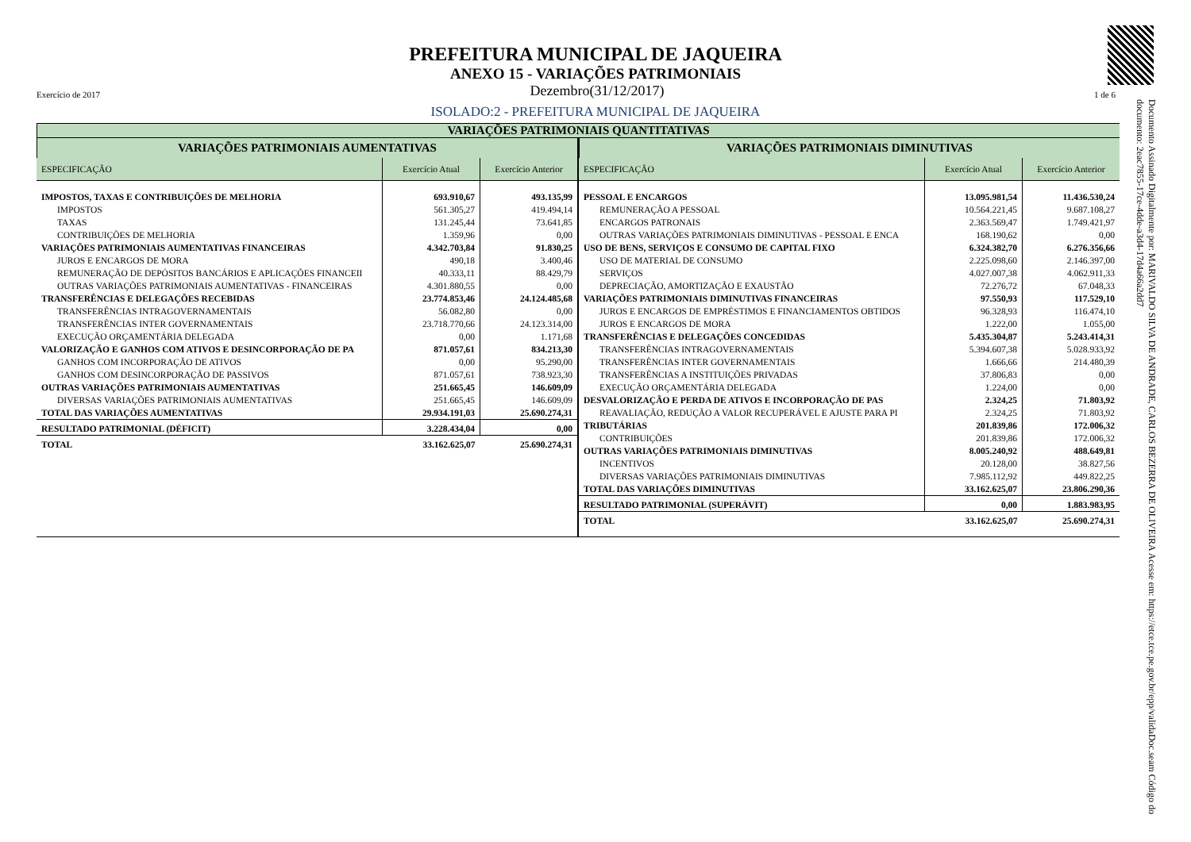Documento Assinado Digitalmente por: MARIVALDO SILVA DE ANDRADE, CARLOS BEZERRA DE OLIVEIRA Acesse em: https://etce.tce.pe.gov.br/epp/validaDoc.seam Código do documento: 2eac7855-17ce-4dde-a3d4-17d4a66a2dd7
PREFEITURA MUNICIPAL DE JAQUEIRA
ANEXO 15 - VARIAÇÕES PATRIMONIAIS
Exercício de 2017 Dezembro(31/12/2017) 1 de 6
ISOLADO:2 - PREFEITURA MUNICIPAL DE JAQUEIRA
VARIAÇÕES PATRIMONIAIS QUANTITATIVAS
VARIAÇÕES PATRIMONIAIS AUMENTATIVAS
| ESPECIFICAÇÃO | Exercício Atual | Exercício Anterior |
| --- | --- | --- |
| IMPOSTOS, TAXAS E CONTRIBUIÇÕES DE MELHORIA | 693.910,67 | 493.135,99 |
| IMPOSTOS | 561.305,27 | 419.494,14 |
| TAXAS | 131.245,44 | 73.641,85 |
| CONTRIBUIÇÕES DE MELHORIA | 1.359,96 | 0,00 |
| VARIAÇÕES PATRIMONIAIS AUMENTATIVAS FINANCEIRAS | 4.342.703,84 | 91.830,25 |
| JUROS E ENCARGOS DE MORA | 490,18 | 3.400,46 |
| REMUNERAÇÃO DE DEPÓSITOS BANCÁRIOS E APLICAÇÕES FINANCEII | 40.333,11 | 88.429,79 |
| OUTRAS VARIAÇÕES PATRIMONIAIS AUMENTATIVAS - FINANCEIRAS | 4.301.880,55 | 0,00 |
| TRANSFERÊNCIAS E DELEGAÇÕES RECEBIDAS | 23.774.853,46 | 24.124.485,68 |
| TRANSFERÊNCIAS INTRAGOVERNAMENTAIS | 56.082,80 | 0,00 |
| TRANSFERÊNCIAS INTER GOVERNAMENTAIS | 23.718.770,66 | 24.123.314,00 |
| EXECUÇÃO ORÇAMENTÁRIA DELEGADA | 0,00 | 1.171,68 |
| VALORIZAÇÃO E GANHOS COM ATIVOS E DESINCORPORAÇÃO DE PA | 871.057,61 | 834.213,30 |
| GANHOS COM INCORPORAÇÃO DE ATIVOS | 0,00 | 95.290,00 |
| GANHOS COM DESINCORPORAÇÃO DE PASSIVOS | 871.057,61 | 738.923,30 |
| OUTRAS VARIAÇÕES PATRIMONIAIS AUMENTATIVAS | 251.665,45 | 146.609,09 |
| DIVERSAS VARIAÇÕES PATRIMONIAIS AUMENTATIVAS | 251.665,45 | 146.609,09 |
| TOTAL DAS VARIAÇÕES AUMENTATIVAS | 29.934.191,03 | 25.690.274,31 |
| RESULTADO PATRIMONIAL (DÉFICIT) | 3.228.434,04 | 0,00 |
| TOTAL | 33.162.625,07 | 25.690.274,31 |
VARIAÇÕES PATRIMONIAIS DIMINUTIVAS
| ESPECIFICAÇÃO | Exercício Atual | Exercício Anterior |
| --- | --- | --- |
| PESSOAL E ENCARGOS | 13.095.981,54 | 11.436.530,24 |
| REMUNERAÇÃO A PESSOAL | 10.564.221,45 | 9.687.108,27 |
| ENCARGOS PATRONAIS | 2.363.569,47 | 1.749.421,97 |
| OUTRAS VARIAÇÕES PATRIMONIAIS DIMINUTIVAS - PESSOAL E ENCA | 168.190,62 | 0,00 |
| USO DE BENS, SERVIÇOS E CONSUMO DE CAPITAL FIXO | 6.324.382,70 | 6.276.356,66 |
| USO DE MATERIAL DE CONSUMO | 2.225.098,60 | 2.146.397,00 |
| SERVIÇOS | 4.027.007,38 | 4.062.911,33 |
| DEPRECIAÇÃO, AMORTIZAÇÃO E EXAUSTÃO | 72.276,72 | 67.048,33 |
| VARIAÇÕES PATRIMONIAIS DIMINUTIVAS FINANCEIRAS | 97.550,93 | 117.529,10 |
| JUROS E ENCARGOS DE EMPRÉSTIMOS E FINANCIAMENTOS OBTIDOS | 96.328,93 | 116.474,10 |
| JUROS E ENCARGOS DE MORA | 1.222,00 | 1.055,00 |
| TRANSFERÊNCIAS E DELEGAÇÕES CONCEDIDAS | 5.435.304,87 | 5.243.414,31 |
| TRANSFERÊNCIAS INTRAGOVERNAMENTAIS | 5.394.607,38 | 5.028.933,92 |
| TRANSFERÊNCIAS INTER GOVERNAMENTAIS | 1.666,66 | 214.480,39 |
| TRANSFERÊNCIAS A INSTITUIÇÕES PRIVADAS | 37.806,83 | 0,00 |
| EXECUÇÃO ORÇAMENTÁRIA DELEGADA | 1.224,00 | 0,00 |
| DESVALORIZAÇÃO E PERDA DE ATIVOS E INCORPORAÇÃO DE PAS | 2.324,25 | 71.803,92 |
| REAVALIAÇÃO, REDUÇÃO A VALOR RECUPERÁVEL E AJUSTE PARA PI | 2.324,25 | 71.803,92 |
| TRIBUTÁRIAS | 201.839,86 | 172.006,32 |
| CONTRIBUIÇÕES | 201.839,86 | 172.006,32 |
| OUTRAS VARIAÇÕES PATRIMONIAIS DIMINUTIVAS | 8.005.240,92 | 488.649,81 |
| INCENTIVOS | 20.128,00 | 38.827,56 |
| DIVERSAS VARIAÇÕES PATRIMONIAIS DIMINUTIVAS | 7.985.112,92 | 449.822,25 |
| TOTAL DAS VARIAÇÕES DIMINUTIVAS | 33.162.625,07 | 23.806.290,36 |
| RESULTADO PATRIMONIAL (SUPERÁVIT) | 0,00 | 1.883.983,95 |
| TOTAL | 33.162.625,07 | 25.690.274,31 |